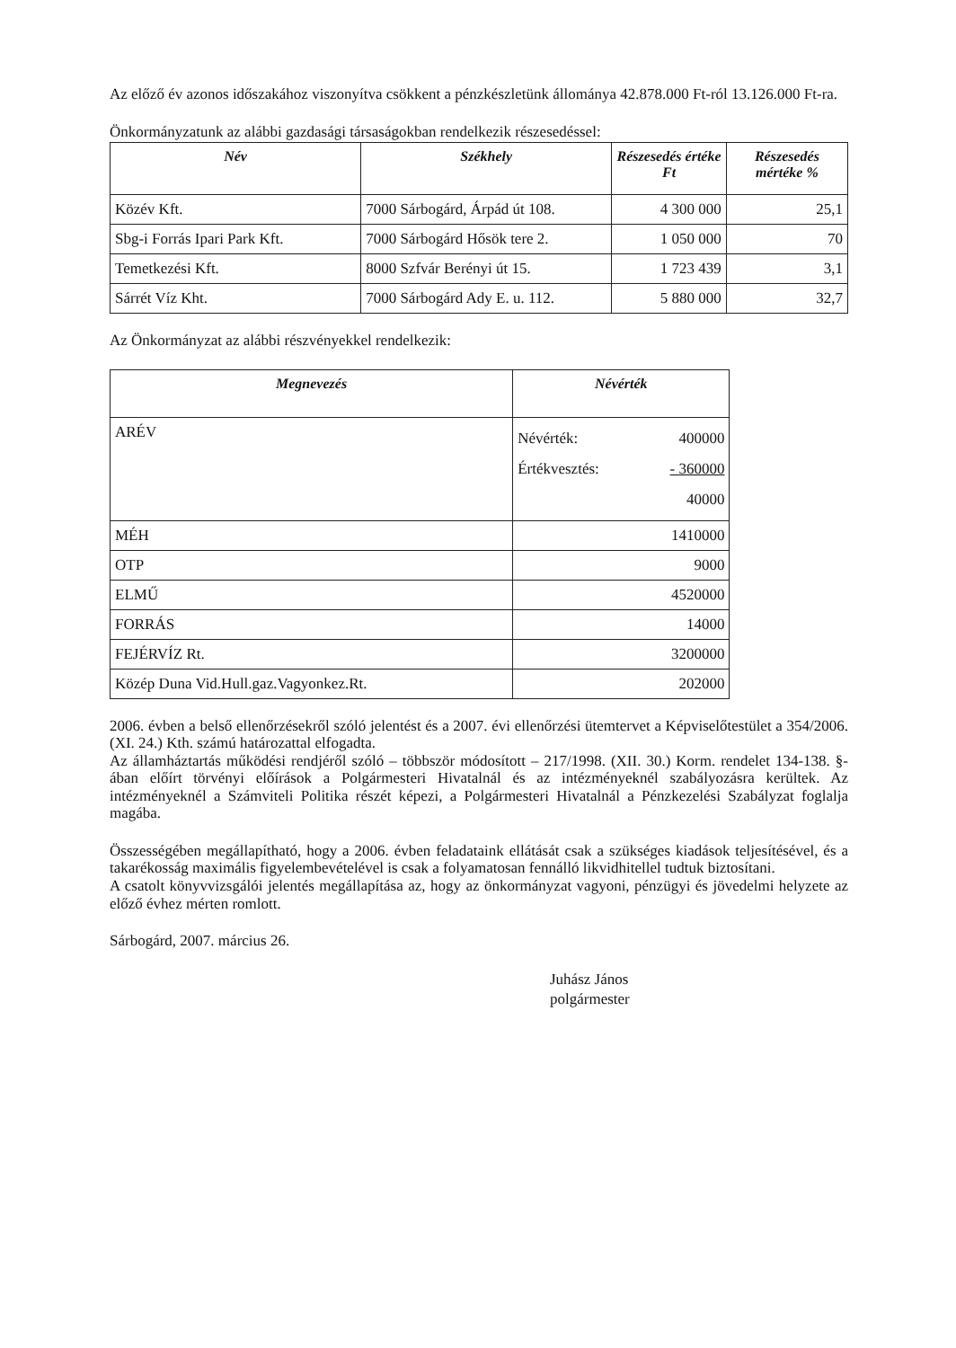Az előző év azonos időszakához viszonyítva csökkent a pénzkészletünk állománya 42.878.000 Ft-ról 13.126.000 Ft-ra.
Önkormányzatunk az alábbi gazdasági társaságokban rendelkezik részesedéssel:
| Név | Székhely | Részesedés értéke Ft | Részesedés mértéke % |
| --- | --- | --- | --- |
| Közév Kft. | 7000 Sárbogárd, Árpád út 108. | 4 300 000 | 25,1 |
| Sbg-i Forrás Ipari Park Kft. | 7000 Sárbogárd Hősök tere 2. | 1 050 000 | 70 |
| Temetkezési Kft. | 8000 Szfvár Berényi út 15. | 1 723 439 | 3,1 |
| Sárrét Víz Kht. | 7000 Sárbogárd Ady E. u. 112. | 5 880 000 | 32,7 |
Az Önkormányzat az alábbi részvényekkel rendelkezik:
| Megnevezés | Névérték |
| --- | --- |
| ARÉV | Névérték: 400000 Értékvesztés: - 360000 40000 |
| MÉH | 1410000 |
| OTP | 9000 |
| ELMŰ | 4520000 |
| FORRÁS | 14000 |
| FEJÉRVÍZ Rt. | 3200000 |
| Közép Duna Vid.Hull.gaz.Vagyonkez.Rt. | 202000 |
2006. évben a belső ellenőrzésekről szóló jelentést és a 2007. évi ellenőrzési ütemtervet a Képviselőtestület a 354/2006. (XI. 24.) Kth. számú határozattal elfogadta.
Az államháztartás működési rendjéről szóló – többször módosított – 217/1998. (XII. 30.) Korm. rendelet 134-138. §-ában előírt törvényi előírások a Polgármesteri Hivatalnál és az intézményeknél szabályozásra kerültek. Az intézményeknél a Számviteli Politika részét képezi, a Polgármesteri Hivatalnál a Pénzkezelési Szabályzat foglalja magába.
Összességében megállapítható, hogy a 2006. évben feladataink ellátását csak a szükséges kiadások teljesítésével, és a takarékosság maximális figyelembevételével is csak a folyamatosan fennálló likvidhitellel tudtuk biztosítani.
A csatolt könyvvizsgálói jelentés megállapítása az, hogy az önkormányzat vagyoni, pénzügyi és jövedelmi helyzete az előző évhez mérten romlott.
Sárbogárd, 2007. március 26.
Juhász János
polgármester